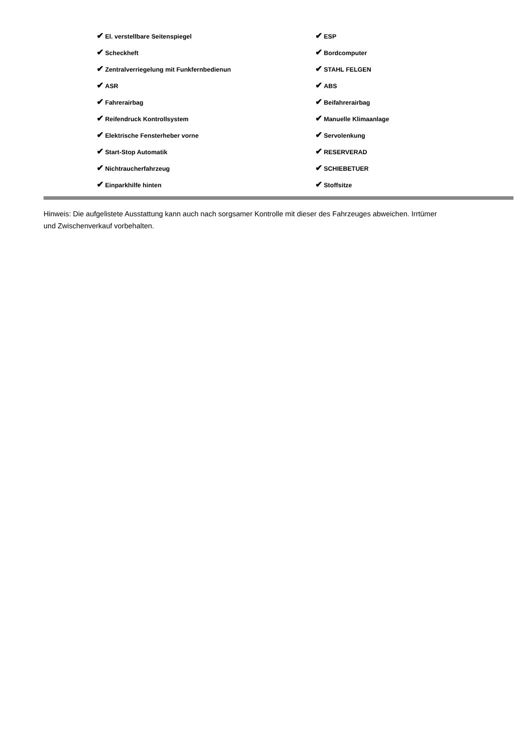| ✔ El. verstellbare Seitenspiegel | ✔ ESP |
| ✔ Scheckheft | ✔ Bordcomputer |
| ✔ Zentralverriegelung mit Funkfernbedienun | ✔ STAHL FELGEN |
| ✔ ASR | ✔ ABS |
| ✔ Fahrerairbag | ✔ Beifahrerairbag |
| ✔ Reifendruck Kontrollsystem | ✔ Manuelle Klimaanlage |
| ✔ Elektrische Fensterheber vorne | ✔ Servolenkung |
| ✔ Start-Stop Automatik | ✔ RESERVERAD |
| ✔ Nichtraucherfahrzeug | ✔ SCHIEBETUER |
| ✔ Einparkhilfe hinten | ✔ Stoffsitze |
Hinweis: Die aufgelistete Ausstattung kann auch nach sorgsamer Kontrolle mit dieser des Fahrzeuges abweichen. Irrtümer und Zwischenverkauf vorbehalten.